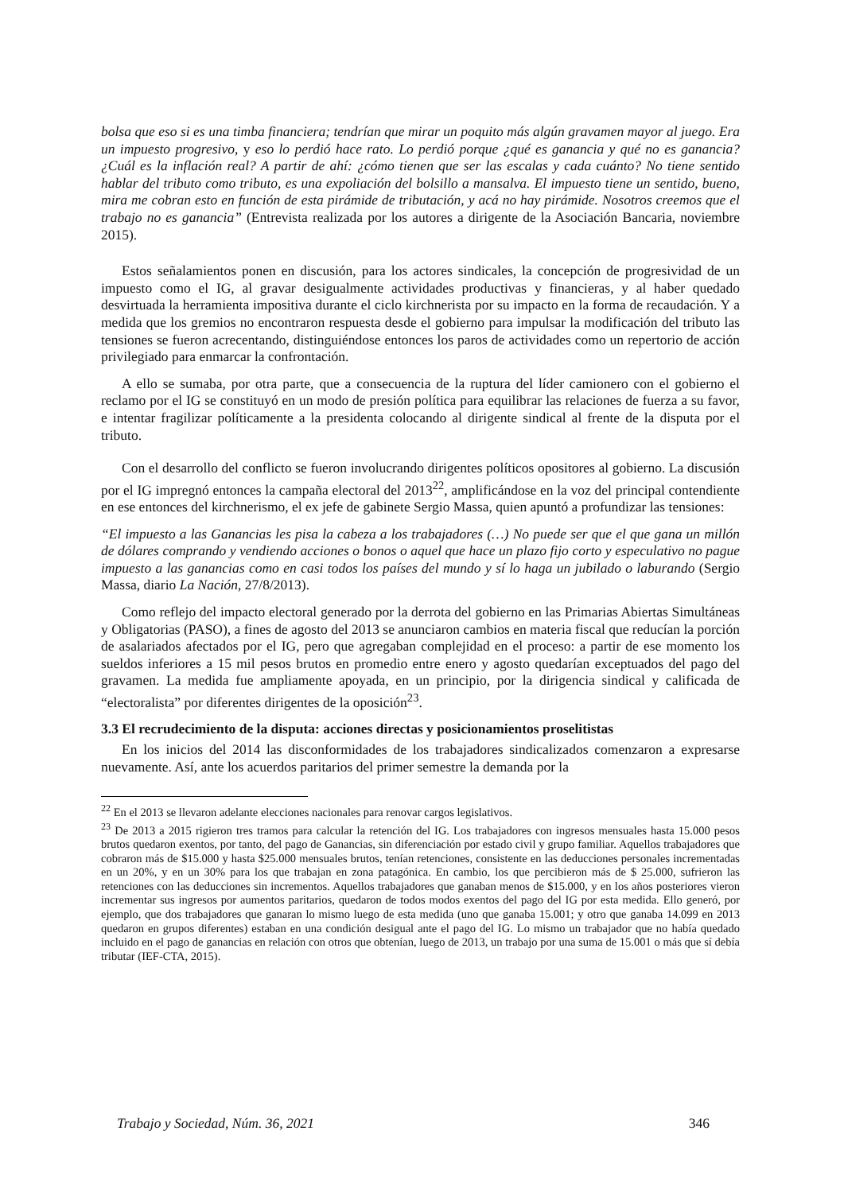bolsa que eso si es una timba financiera; tendrían que mirar un poquito más algún gravamen mayor al juego. Era un impuesto progresivo, y eso lo perdió hace rato. Lo perdió porque ¿qué es ganancia y qué no es ganancia? ¿Cuál es la inflación real? A partir de ahí: ¿cómo tienen que ser las escalas y cada cuánto? No tiene sentido hablar del tributo como tributo, es una expoliación del bolsillo a mansalva. El impuesto tiene un sentido, bueno, mira me cobran esto en función de esta pirámide de tributación, y acá no hay pirámide. Nosotros creemos que el trabajo no es ganancia” (Entrevista realizada por los autores a dirigente de la Asociación Bancaria, noviembre 2015).
Estos señalamientos ponen en discusión, para los actores sindicales, la concepción de progresividad de un impuesto como el IG, al gravar desigualmente actividades productivas y financieras, y al haber quedado desvirtuada la herramienta impositiva durante el ciclo kirchnerista por su impacto en la forma de recaudación. Y a medida que los gremios no encontraron respuesta desde el gobierno para impulsar la modificación del tributo las tensiones se fueron acrecentando, distinguiéndose entonces los paros de actividades como un repertorio de acción privilegiado para enmarcar la confrontación.
A ello se sumaba, por otra parte, que a consecuencia de la ruptura del líder camionero con el gobierno el reclamo por el IG se constituyó en un modo de presión política para equilibrar las relaciones de fuerza a su favor, e intentar fragilizar políticamente a la presidenta colocando al dirigente sindical al frente de la disputa por el tributo.
Con el desarrollo del conflicto se fueron involucrando dirigentes políticos opositores al gobierno. La discusión por el IG impregnó entonces la campaña electoral del 2013<sup>22</sup>, amplificándose en la voz del principal contendiente en ese entonces del kirchnerismo, el ex jefe de gabinete Sergio Massa, quien apuntó a profundizar las tensiones:
“El impuesto a las Ganancias les pisa la cabeza a los trabajadores (…) No puede ser que el que gana un millón de dólares comprando y vendiendo acciones o bonos o aquel que hace un plazo fijo corto y especulativo no pague impuesto a las ganancias como en casi todos los países del mundo y sí lo haga un jubilado o laburando (Sergio Massa, diario La Nación, 27/8/2013).
Como reflejo del impacto electoral generado por la derrota del gobierno en las Primarias Abiertas Simultáneas y Obligatorias (PASO), a fines de agosto del 2013 se anunciaron cambios en materia fiscal que reducían la porción de asalariados afectados por el IG, pero que agregaban complejidad en el proceso: a partir de ese momento los sueldos inferiores a 15 mil pesos brutos en promedio entre enero y agosto quedarían exceptuados del pago del gravamen. La medida fue ampliamente apoyada, en un principio, por la dirigencia sindical y calificada de “electoralista” por diferentes dirigentes de la oposición<sup>23</sup>.
3.3 El recrudecimiento de la disputa: acciones directas y posicionamientos proselitistas
En los inicios del 2014 las disconformidades de los trabajadores sindicalizados comenzaron a expresarse nuevamente. Así, ante los acuerdos paritarios del primer semestre la demanda por la
<sup>22</sup> En el 2013 se llevaron adelante elecciones nacionales para renovar cargos legislativos.
<sup>23</sup> De 2013 a 2015 rigieron tres tramos para calcular la retención del IG. Los trabajadores con ingresos mensuales hasta 15.000 pesos brutos quedaron exentos, por tanto, del pago de Ganancias, sin diferenciación por estado civil y grupo familiar. Aquellos trabajadores que cobraron más de $15.000 y hasta $25.000 mensuales brutos, tenían retenciones, consistente en las deducciones personales incrementadas en un 20%, y en un 30% para los que trabajan en zona patagónica. En cambio, los que percibieron más de $ 25.000, sufrieron las retenciones con las deducciones sin incrementos. Aquellos trabajadores que ganaban menos de $15.000, y en los años posteriores vieron incrementar sus ingresos por aumentos paritarios, quedaron de todos modos exentos del pago del IG por esta medida. Ello generó, por ejemplo, que dos trabajadores que ganaran lo mismo luego de esta medida (uno que ganaba 15.001; y otro que ganaba 14.099 en 2013 quedaron en grupos diferentes) estaban en una condición desigual ante el pago del IG. Lo mismo un trabajador que no había quedado incluido en el pago de ganancias en relación con otros que obtenían, luego de 2013, un trabajo por una suma de 15.001 o más que sí debía tributar (IEF-CTA, 2015).
Trabajo y Sociedad, Núm. 36, 2021 346